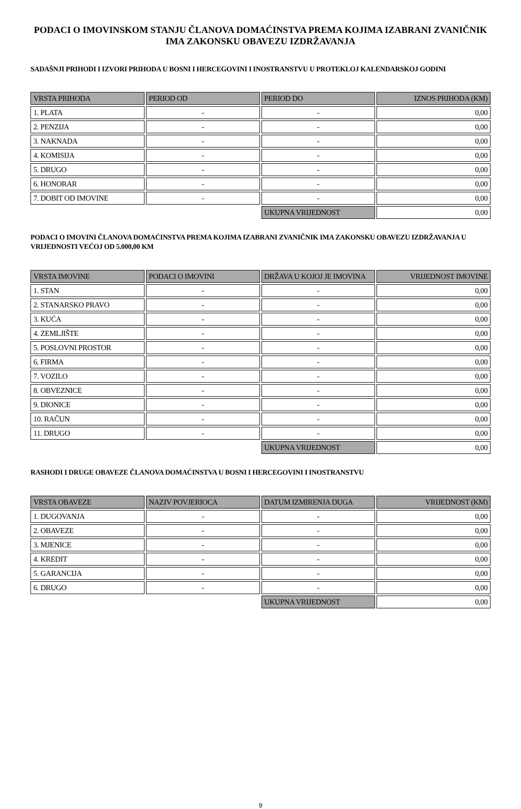PODACI O IMOVINSKOM STANJU ČLANOVA DOMAĆINSTVA PREMA KOJIMA IZABRANI ZVANIČNIK IMA ZAKONSKU OBAVEZU IZDRŽAVANJA
SADAŠNJI PRIHODI I IZVORI PRIHODA U BOSNI I HERCEGOVINI I INOSTRANSTVU U PROTEKLOJ KALENDARSKOJ GODINI
| VRSTA PRIHODA | PERIOD OD | PERIOD DO | IZNOS PRIHODA (KM) |
| --- | --- | --- | --- |
| 1. PLATA | - | - | 0,00 |
| 2. PENZIJA | - | - | 0,00 |
| 3. NAKNADA | - | - | 0,00 |
| 4. KOMISIJA | - | - | 0,00 |
| 5. DRUGO | - | - | 0,00 |
| 6. HONORAR | - | - | 0,00 |
| 7. DOBIT OD IMOVINE | - | - | 0,00 |
| | | UKUPNA VRIJEDNOST | 0,00 |
PODACI O IMOVINI ČLANOVA DOMAĆINSTVA PREMA KOJIMA IZABRANI ZVANIČNIK IMA ZAKONSKU OBAVEZU IZDRŽAVANJA U VRIJEDNOSTI VEĆOJ OD 5.000,00 KM
| VRSTA IMOVINE | PODACI O IMOVINI | DRŽAVA U KOJOJ JE IMOVINA | VRIJEDNOST IMOVINE |
| --- | --- | --- | --- |
| 1. STAN | - | - | 0,00 |
| 2. STANARSKO PRAVO | - | - | 0,00 |
| 3. KUĆA | - | - | 0,00 |
| 4. ZEMLJIŠTE | - | - | 0,00 |
| 5. POSLOVNI PROSTOR | - | - | 0,00 |
| 6. FIRMA | - | - | 0,00 |
| 7. VOZILO | - | - | 0,00 |
| 8. OBVEZNICE | - | - | 0,00 |
| 9. DIONICE | - | - | 0,00 |
| 10. RAČUN | - | - | 0,00 |
| 11. DRUGO | - | - | 0,00 |
| | | UKUPNA VRIJEDNOST | 0,00 |
RASHODI I DRUGE OBAVEZE ČLANOVA DOMAĆINSTVA U BOSNI I HERCEGOVINI I INOSTRANSTVU
| VRSTA OBAVEZE | NAZIV POVJERIOCA | DATUM IZMIRENJA DUGA | VRIJEDNOST (KM) |
| --- | --- | --- | --- |
| 1. DUGOVANJA | - | - | 0,00 |
| 2. OBAVEZE | - | - | 0,00 |
| 3. MJENICE | - | - | 0,00 |
| 4. KREDIT | - | - | 0,00 |
| 5. GARANCIJA | - | - | 0,00 |
| 6. DRUGO | - | - | 0,00 |
| | | UKUPNA VRIJEDNOST | 0,00 |
9